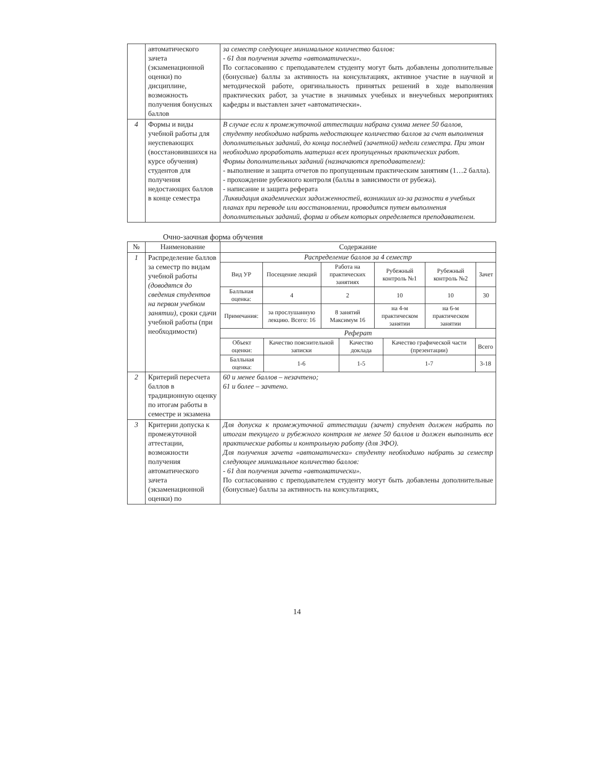| | автоматического зачета (экзаменационной оценки) по дисциплине, возможность получения бонусных баллов | за семестр следующее минимальное количество баллов: - 61 для получения зачета «автоматически». По согласованию с преподавателем студенту могут быть добавлены дополнительные (бонусные) баллы за активность на консультациях, активное участие в научной и методической работе, оригинальность принятых решений в ходе выполнения практических работ, за участие в значимых учебных и внеучебных мероприятиях кафедры и выставлен зачет «автоматически». |
| 4 | Формы и виды учебной работы для неуспевающих (восстановившихся на курсе обучения) студентов для получения недостающих баллов в конце семестра | В случае если к промежуточной аттестации набрана сумма менее 50 баллов, студенту необходимо набрать недостающее количество баллов за счет выполнения дополнительных заданий, до конца последней (зачетной) недели семестра. При этом необходимо проработать материал всех пропущенных практических работ. Формы дополнительных заданий (назначаются преподавателем): - выполнение и защита отчетов по пропущенным практическим занятиям (1…2 балла). - прохождение рубежного контроля (баллы в зависимости от рубежа). - написание и защита реферата Ликвидация академических задолженностей, возникших из-за разности в учебных планах при переводе или восстановлении, проводится путем выполнения дополнительных заданий, форма и объем которых определяется преподавателем. |
Очно-заочная форма обучения
| № | Наименование | Содержание |
| --- | --- | --- |
| 1 | Распределение баллов за семестр по видам учебной работы (доводятся до сведения студентов на первом учебном занятии) , сроки сдачи учебной работы (при необходимости) | Распределение баллов за 4 семестр / Вид УР / Посещение лекций / Работа на практических занятиях / Рубежный контроль №1 / Рубежный контроль №2 / Зачет / / Балльная оценка: / 4 / 2 / 10 / 10 / 30 / / Примечания: / за прослушанную лекцию. Всего: 16 / 8 занятий Максимум 16 / на 4-м практическом занятии / на 6-м практическом занятии / / Реферат / Объект оценки: / Качество пояснительной записки / Качество доклада / Качество графической части (презентации) / Всего / / Балльная оценка: / 1-6 / 1-5 / 1-7 / 3-18 / |
| 2 | Критерий пересчета баллов в традиционную оценку по итогам работы в семестре и экзамена | 60 и менее баллов – незачтено; 61 и более – зачтено. |
| 3 | Критерии допуска к промежуточной аттестации, возможности получения автоматического зачета (экзаменационной оценки) по | Для допуска к промежуточной аттестации (зачет) студент должен набрать по итогам текущего и рубежного контроля не менее 50 баллов и должен выполнить все практические работы и контрольную работу (для ЗФО). Для получения зачета «автоматически» студенту необходимо набрать за семестр следующее минимальное количество баллов: - 61 для получения зачета «автоматически». По согласованию с преподавателем студенту могут быть добавлены дополнительные (бонусные) баллы за активность на консультациях, |
14